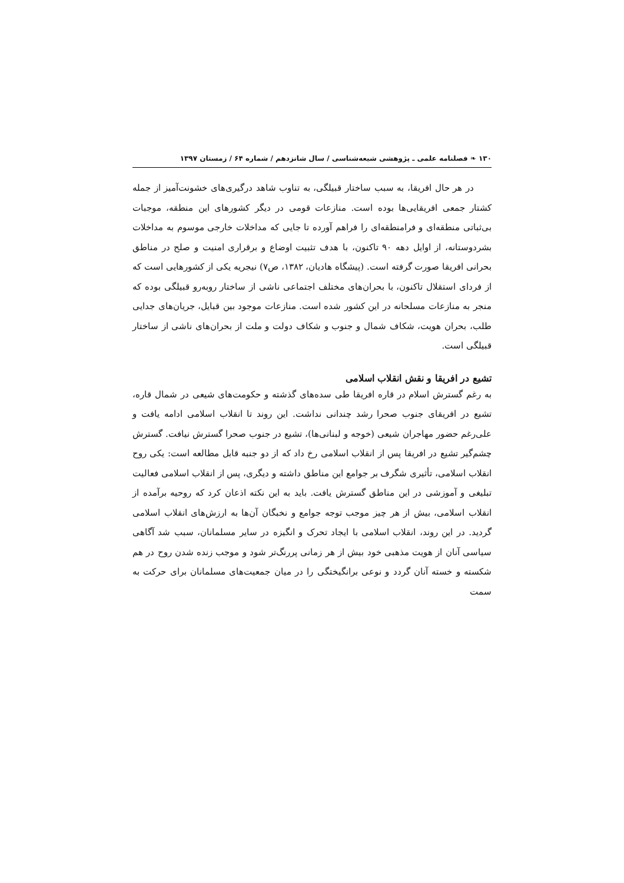۱۳۰ ❧ فصلنامه علمی ـ پژوهشی شیعه‌شناسی / سال شانزدهم / شماره ۶۴ / زمستان ۱۳۹۷
در هر حال افریقا، به سبب ساختار قبیلگی، به تناوب شاهد درگیری‌های خشونت‌آمیز از جمله کشتار جمعی افریقایی‌ها بوده است. منازعات قومی در دیگر کشورهای این منطقه، موجبات بی‌ثباتی منطقه‌ای و فرامنطقه‌ای را فراهم آورده تا جایی که مداخلات خارجی موسوم به مداخلات بشردوستانه، از اوایل دهه ۹۰ تاکنون، با هدف تثبیت اوضاع و برقراری امنیت و صلح در مناطق بحرانی افریقا صورت گرفته است. (پیشگاه هادیان، ۱۳۸۲، ص۷) نیجریه یکی از کشورهایی است که از فردای استقلال تاکنون، با بحران‌های مختلف اجتماعی ناشی از ساختار روبه‌رو قبیلگی بوده که منجر به منازعات مسلحانه در این کشور شده است. منازعات موجود بین قبایل، جریان‌های جدایی طلب، بحران هویت، شکاف شمال و جنوب و شکاف دولت و ملت از بحران‌های ناشی از ساختار قبیلگی است.
تشیع در افریقا و نقش انقلاب اسلامی
به رغم گسترش اسلام در قاره افریقا طی سده‌های گذشته و حکومت‌های شیعی در شمال قاره، تشیع در افریقای جنوب صحرا رشد چندانی نداشت. این روند تا انقلاب اسلامی ادامه یافت و علی‌رغم حضور مهاجران شیعی (خوجه و لبنانی‌ها)، تشیع در جنوب صحرا گسترش نیافت. گسترش چشم‌گیر تشیع در افریقا پس از انقلاب اسلامی رخ داد که از دو جنبه قابل مطالعه است: یکی روح انقلاب اسلامی، تأثیری شگرف بر جوامع این مناطق داشته و دیگری، پس از انقلاب اسلامی فعالیت تبلیغی و آموزشی در این مناطق گسترش یافت. باید به این نکته اذعان کرد که روحیه برآمده از انقلاب اسلامی، بیش از هر چیز موجب توجه جوامع و نخبگان آن‌ها به ارزش‌های انقلاب اسلامی گردید. در این روند، انقلاب اسلامی با ایجاد تحرک و انگیزه در سایر مسلمانان، سبب شد آگاهی سیاسی آنان از هویت مذهبی خود بیش از هر زمانی پررنگ‌تر شود و موجب زنده شدن روح در هم شکسته و خسته آنان گردد و نوعی برانگیختگی را در میان جمعیت‌های مسلمانان برای حرکت به سمت